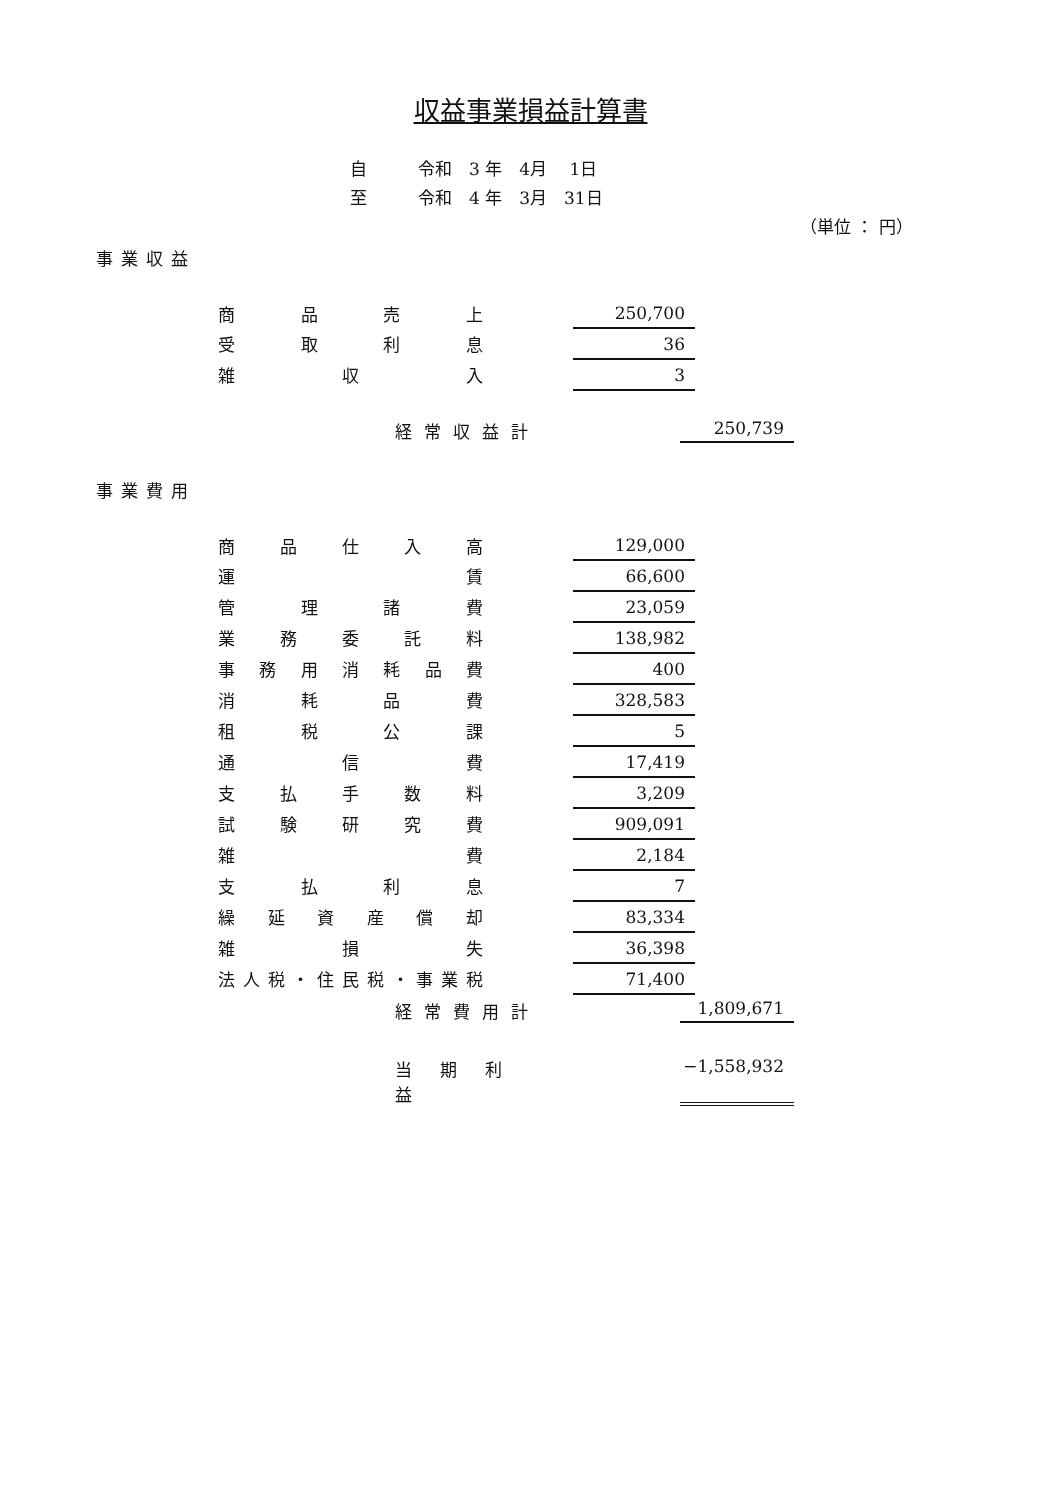収益事業損益計算書
自　　　令和　3 年　4月　 1日
至　　　令和　4 年　3月　31日
（単位 ： 円）
事業収益
| 商品売上 | | 250,700 |
| 受取利息 | | 36 |
| 雑 収 入 | | 3 |
経常収益計 250,739
事業費用
| 商品仕入高 | | 129,000 |
| 運 賃 | | 66,600 |
| 管理諸費 | | 23,059 |
| 業務委託料 | | 138,982 |
| 事務用消耗品費 | | 400 |
| 消耗品費 | | 328,583 |
| 租税公課 | | 5 |
| 通 信 費 | | 17,419 |
| 支払手数料 | | 3,209 |
| 試験研究費 | | 909,091 |
| 雑 費 | | 2,184 |
| 支払利息 | | 7 |
| 繰延資産償却 | | 83,334 |
| 雑 損 失 | | 36,398 |
| 法人税・住民税・事業税 | | 71,400 |
経常費用計 1,809,671
当期利益 −1,558,932